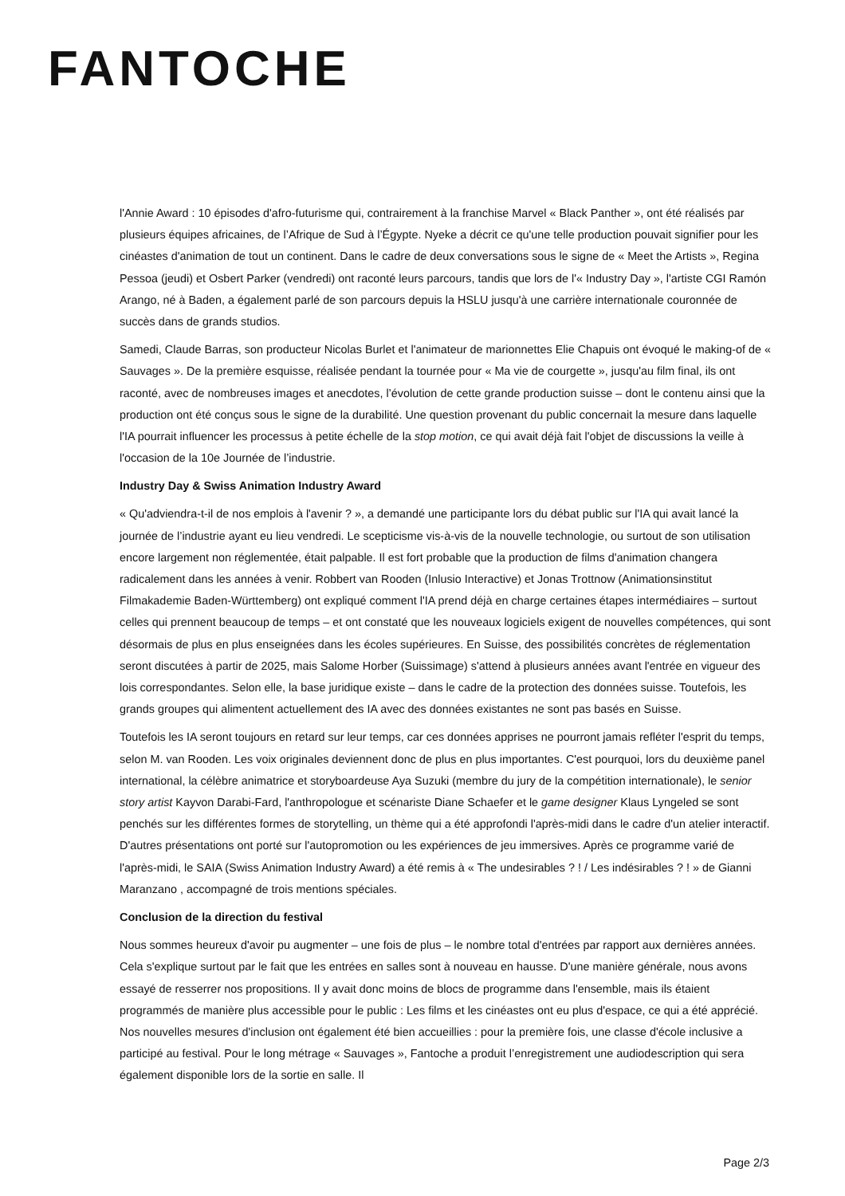FANTOCHE
l'Annie Award : 10 épisodes d'afro-futurisme qui, contrairement à la franchise Marvel « Black Panther », ont été réalisés par plusieurs équipes africaines, de l’Afrique de Sud à l’Égypte. Nyeke a décrit ce qu'une telle production pouvait signifier pour les cinéastes d'animation de tout un continent. Dans le cadre de deux conversations sous le signe de « Meet the Artists », Regina Pessoa (jeudi) et Osbert Parker (vendredi) ont raconté leurs parcours, tandis que lors de l'« Industry Day », l'artiste CGI Ramón Arango, né à Baden, a également parlé de son parcours depuis la HSLU jusqu'à une carrière internationale couronnée de succès dans de grands studios.
Samedi, Claude Barras, son producteur Nicolas Burlet et l'animateur de marionnettes Elie Chapuis ont évoqué le making-of de « Sauvages ». De la première esquisse, réalisée pendant la tournée pour « Ma vie de courgette », jusqu'au film final, ils ont raconté, avec de nombreuses images et anecdotes, l’évolution de cette grande production suisse – dont le contenu ainsi que la production ont été conçus sous le signe de la durabilité. Une question provenant du public concernait la mesure dans laquelle l'IA pourrait influencer les processus à petite échelle de la stop motion, ce qui avait déjà fait l'objet de discussions la veille à l'occasion de la 10e Journée de l’industrie.
Industry Day & Swiss Animation Industry Award
« Qu'adviendra-t-il de nos emplois à l'avenir ? », a demandé une participante lors du débat public sur l'IA qui avait lancé la journée de l’industrie ayant eu lieu vendredi. Le scepticisme vis-à-vis de la nouvelle technologie, ou surtout de son utilisation encore largement non réglementée, était palpable. Il est fort probable que la production de films d'animation changera radicalement dans les années à venir. Robbert van Rooden (Inlusio Interactive) et Jonas Trottnow (Animationsinstitut Filmakademie Baden-Württemberg) ont expliqué comment l'IA prend déjà en charge certaines étapes intermédiaires – surtout celles qui prennent beaucoup de temps – et ont constaté que les nouveaux logiciels exigent de nouvelles compétences, qui sont désormais de plus en plus enseignées dans les écoles supérieures. En Suisse, des possibilités concrètes de réglementation seront discutées à partir de 2025, mais Salome Horber (Suissimage) s'attend à plusieurs années avant l'entrée en vigueur des lois correspondantes. Selon elle, la base juridique existe – dans le cadre de la protection des données suisse. Toutefois, les grands groupes qui alimentent actuellement des IA avec des données existantes ne sont pas basés en Suisse.
Toutefois les IA seront toujours en retard sur leur temps, car ces données apprises ne pourront jamais refléter l'esprit du temps, selon M. van Rooden. Les voix originales deviennent donc de plus en plus importantes. C'est pourquoi, lors du deuxième panel international, la célèbre animatrice et storyboardeuse Aya Suzuki (membre du jury de la compétition internationale), le senior story artist Kayvon Darabi-Fard, l'anthropologue et scénariste Diane Schaefer et le game designer Klaus Lyngeled se sont penchés sur les différentes formes de storytelling, un thème qui a été approfondi l'après-midi dans le cadre d'un atelier interactif. D'autres présentations ont porté sur l'autopromotion ou les expériences de jeu immersives. Après ce programme varié de l'après-midi, le SAIA (Swiss Animation Industry Award) a été remis à « The undesirables ? ! / Les indésirables ? ! » de Gianni Maranzano , accompagné de trois mentions spéciales.
Conclusion de la direction du festival
Nous sommes heureux d'avoir pu augmenter – une fois de plus – le nombre total d'entrées par rapport aux dernières années. Cela s'explique surtout par le fait que les entrées en salles sont à nouveau en hausse. D'une manière générale, nous avons essayé de resserrer nos propositions. Il y avait donc moins de blocs de programme dans l'ensemble, mais ils étaient programmés de manière plus accessible pour le public : Les films et les cinéastes ont eu plus d'espace, ce qui a été apprécié. Nos nouvelles mesures d'inclusion ont également été bien accueillies : pour la première fois, une classe d'école inclusive a participé au festival. Pour le long métrage « Sauvages », Fantoche a produit l’enregistrement une audiodescription qui sera également disponible lors de la sortie en salle. Il
Page 2/3